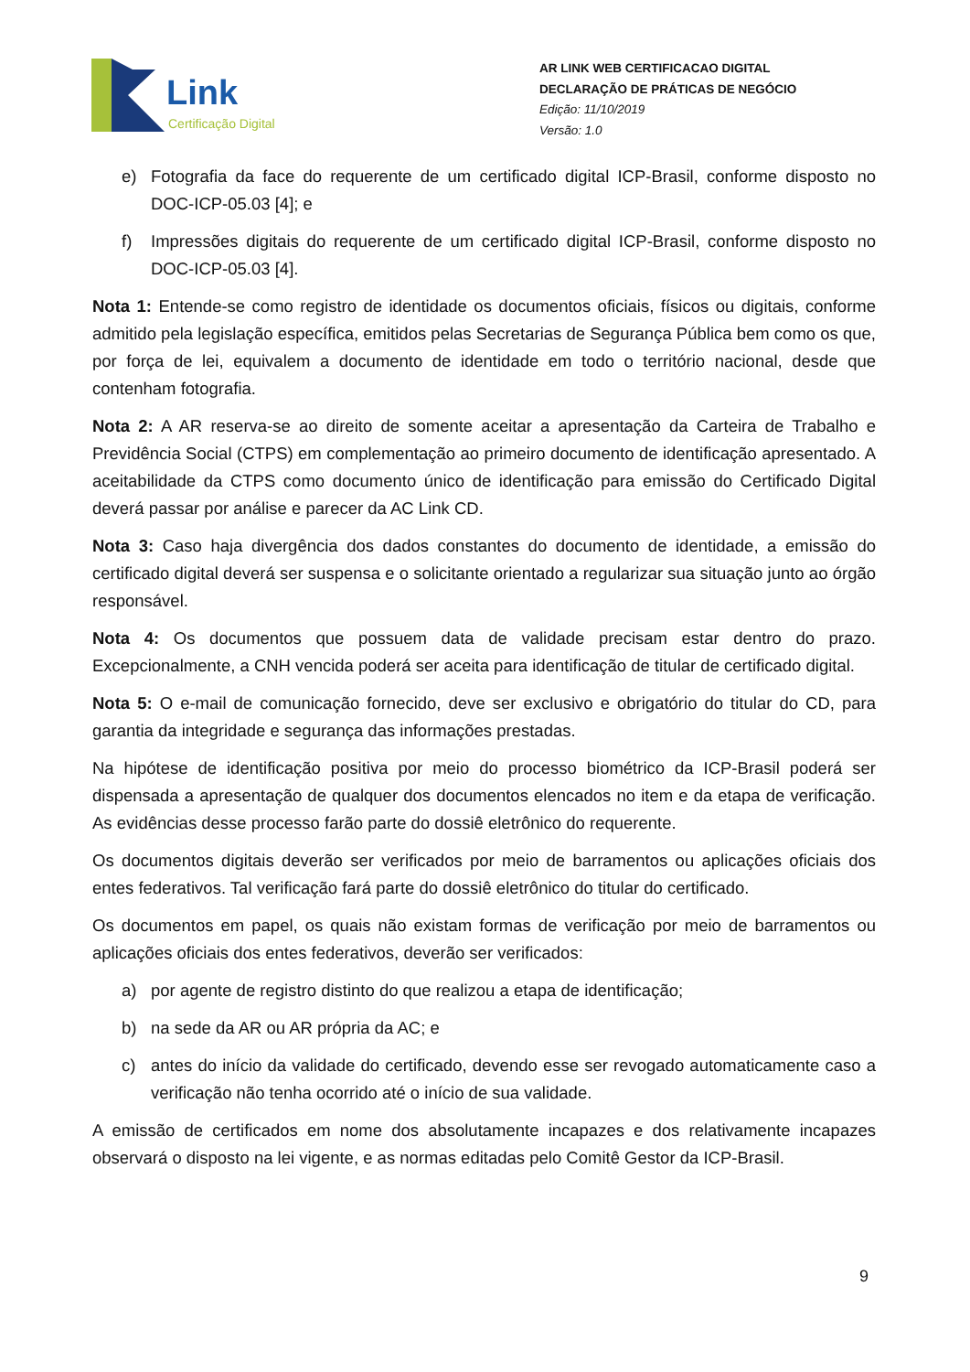Link
Certificação Digital
AR LINK WEB CERTIFICACAO DIGITAL
DECLARAÇÃO DE PRÁTICAS DE NEGÓCIO
Edição: 11/10/2019
Versão: 1.0
e) Fotografia da face do requerente de um certificado digital ICP-Brasil, conforme disposto no DOC-ICP-05.03 [4]; e
f) Impressões digitais do requerente de um certificado digital ICP-Brasil, conforme disposto no DOC-ICP-05.03 [4].
Nota 1: Entende-se como registro de identidade os documentos oficiais, físicos ou digitais, conforme admitido pela legislação específica, emitidos pelas Secretarias de Segurança Pública bem como os que, por força de lei, equivalem a documento de identidade em todo o território nacional, desde que contenham fotografia.
Nota 2: A AR reserva-se ao direito de somente aceitar a apresentação da Carteira de Trabalho e Previdência Social (CTPS) em complementação ao primeiro documento de identificação apresentado. A aceitabilidade da CTPS como documento único de identificação para emissão do Certificado Digital deverá passar por análise e parecer da AC Link CD.
Nota 3: Caso haja divergência dos dados constantes do documento de identidade, a emissão do certificado digital deverá ser suspensa e o solicitante orientado a regularizar sua situação junto ao órgão responsável.
Nota 4: Os documentos que possuem data de validade precisam estar dentro do prazo. Excepcionalmente, a CNH vencida poderá ser aceita para identificação de titular de certificado digital.
Nota 5: O e-mail de comunicação fornecido, deve ser exclusivo e obrigatório do titular do CD, para garantia da integridade e segurança das informações prestadas.
Na hipótese de identificação positiva por meio do processo biométrico da ICP-Brasil poderá ser dispensada a apresentação de qualquer dos documentos elencados no item e da etapa de verificação. As evidências desse processo farão parte do dossiê eletrônico do requerente.
Os documentos digitais deverão ser verificados por meio de barramentos ou aplicações oficiais dos entes federativos. Tal verificação fará parte do dossiê eletrônico do titular do certificado.
Os documentos em papel, os quais não existam formas de verificação por meio de barramentos ou aplicações oficiais dos entes federativos, deverão ser verificados:
a) por agente de registro distinto do que realizou a etapa de identificação;
b) na sede da AR ou AR própria da AC; e
c) antes do início da validade do certificado, devendo esse ser revogado automaticamente caso a verificação não tenha ocorrido até o início de sua validade.
A emissão de certificados em nome dos absolutamente incapazes e dos relativamente incapazes observará o disposto na lei vigente, e as normas editadas pelo Comitê Gestor da ICP-Brasil.
9